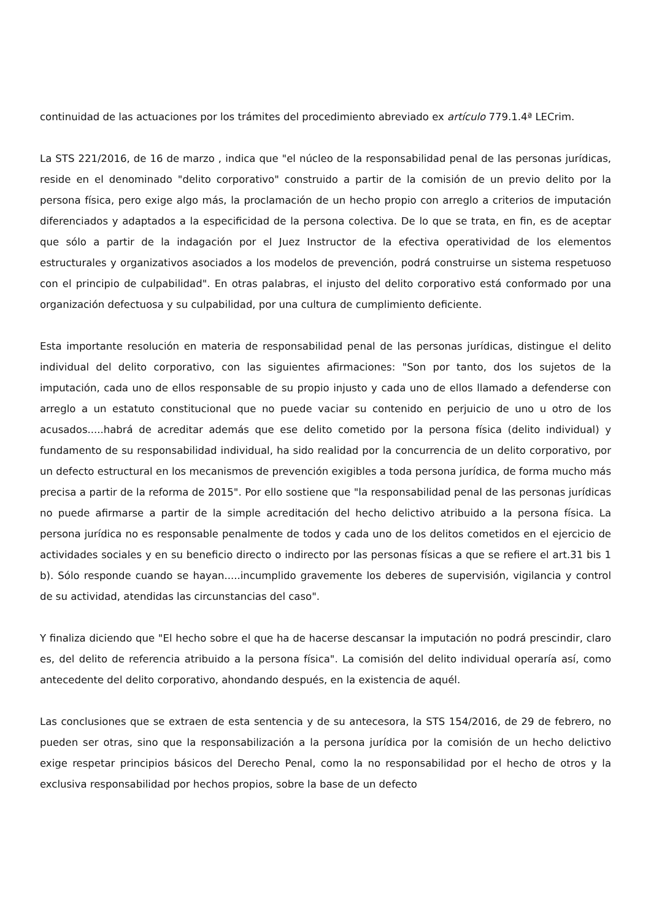continuidad de las actuaciones por los trámites del procedimiento abreviado ex artículo 779.1.4ª LECrim.
La STS 221/2016, de 16 de marzo , indica que "el núcleo de la responsabilidad penal de las personas jurídicas, reside en el denominado "delito corporativo" construido a partir de la comisión de un previo delito por la persona física, pero exige algo más, la proclamación de un hecho propio con arreglo a criterios de imputación diferenciados y adaptados a la especificidad de la persona colectiva. De lo que se trata, en fin, es de aceptar que sólo a partir de la indagación por el Juez Instructor de la efectiva operatividad de los elementos estructurales y organizativos asociados a los modelos de prevención, podrá construirse un sistema respetuoso con el principio de culpabilidad". En otras palabras, el injusto del delito corporativo está conformado por una organización defectuosa y su culpabilidad, por una cultura de cumplimiento deficiente.
Esta importante resolución en materia de responsabilidad penal de las personas jurídicas, distingue el delito individual del delito corporativo, con las siguientes afirmaciones: "Son por tanto, dos los sujetos de la imputación, cada uno de ellos responsable de su propio injusto y cada uno de ellos llamado a defenderse con arreglo a un estatuto constitucional que no puede vaciar su contenido en perjuicio de uno u otro de los acusados.....habrá de acreditar además que ese delito cometido por la persona física (delito individual) y fundamento de su responsabilidad individual, ha sido realidad por la concurrencia de un delito corporativo, por un defecto estructural en los mecanismos de prevención exigibles a toda persona jurídica, de forma mucho más precisa a partir de la reforma de 2015". Por ello sostiene que "la responsabilidad penal de las personas jurídicas no puede afirmarse a partir de la simple acreditación del hecho delictivo atribuido a la persona física. La persona jurídica no es responsable penalmente de todos y cada uno de los delitos cometidos en el ejercicio de actividades sociales y en su beneficio directo o indirecto por las personas físicas a que se refiere el art.31 bis 1 b). Sólo responde cuando se hayan.....incumplido gravemente los deberes de supervisión, vigilancia y control de su actividad, atendidas las circunstancias del caso".
Y finaliza diciendo que "El hecho sobre el que ha de hacerse descansar la imputación no podrá prescindir, claro es, del delito de referencia atribuido a la persona física". La comisión del delito individual operaría así, como antecedente del delito corporativo, ahondando después, en la existencia de aquél.
Las conclusiones que se extraen de esta sentencia y de su antecesora, la STS 154/2016, de 29 de febrero, no pueden ser otras, sino que la responsabilización a la persona jurídica por la comisión de un hecho delictivo exige respetar principios básicos del Derecho Penal, como la no responsabilidad por el hecho de otros y la exclusiva responsabilidad por hechos propios, sobre la base de un defecto